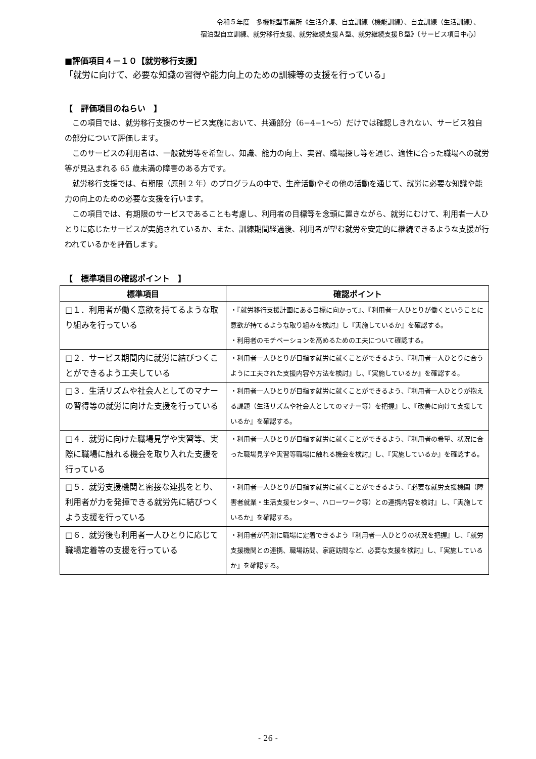令和５年度　多機能型事業所《生活介護、自立訓練（機能訓練）、自立訓練（生活訓練）、
宿泊型自立訓練、就労移行支援、就労継続支援Ａ型、就労継続支援Ｂ型》〔サービス項目中心〕
■評価項目４－１０【就労移行支援】
「就労に向けて、必要な知識の習得や能力向上のための訓練等の支援を行っている」
【　評価項目のねらい　】
この項目では、就労移行支援のサービス実施において、共通部分（6−4−1〜5）だけでは確認しきれない、サービス独自の部分について評価します。
このサービスの利用者は、一般就労等を希望し、知識、能力の向上、実習、職場探し等を通じ、適性に合った職場への就労等が見込まれる 65 歳未満の障害のある方です。
就労移行支援では、有期限（原則 2 年）のプログラムの中で、生産活動やその他の活動を通じて、就労に必要な知識や能力の向上のための必要な支援を行います。
この項目では、有期限のサービスであることも考慮し、利用者の目標等を念頭に置きながら、就労にむけて、利用者一人ひとりに応じたサービスが実施されているか、また、訓練期間経過後、利用者が望む就労を安定的に継続できるような支援が行われているかを評価します。
【　標準項目の確認ポイント　】
| 標準項目 | 確認ポイント |
| --- | --- |
| □１．利用者が働く意欲を持てるような取り組みを行っている | ・『就労移行支援計画にある目標に向かって』、『利用者一人ひとりが働くということに意欲が持てるような取り組みを検討』し『実施しているか』を確認する。 ・利用者のモチベーションを高めるための工夫について確認する。 |
| □２．サービス期間内に就労に結びつくことができるよう工夫している | ・利用者一人ひとりが目指す就労に就くことができるよう、『利用者一人ひとりに合うように工夫された支援内容や方法を検討』し、『実施しているか』を確認する。 |
| □３．生活リズムや社会人としてのマナーの習得等の就労に向けた支援を行っている | ・利用者一人ひとりが目指す就労に就くことができるよう、『利用者一人ひとりが抱える課題（生活リズムや社会人としてのマナー等）を把握』し、『改善に向けて支援しているか』を確認する。 |
| □４．就労に向けた職場見学や実習等、実際に職場に触れる機会を取り入れた支援を行っている | ・利用者一人ひとりが目指す就労に就くことができるよう、『利用者の希望、状況に合った職場見学や実習等職場に触れる機会を検討』し、『実施しているか』を確認する。 |
| □５．就労支援機関と密接な連携をとり、利用者が力を発揮できる就労先に結びつくよう支援を行っている | ・利用者一人ひとりが目指す就労に就くことができるよう、『必要な就労支援機関（障害者就業・生活支援センター、ハローワーク等）との連携内容を検討』し、『実施しているか』を確認する。 |
| □６．就労後も利用者一人ひとりに応じて職場定着等の支援を行っている | ・利用者が円滑に職場に定着できるよう『利用者一人ひとりの状況を把握』し、『就労支援機関との連携、職場訪問、家庭訪問など、必要な支援を検討』し、『実施しているか』を確認する。 |
- 26 -